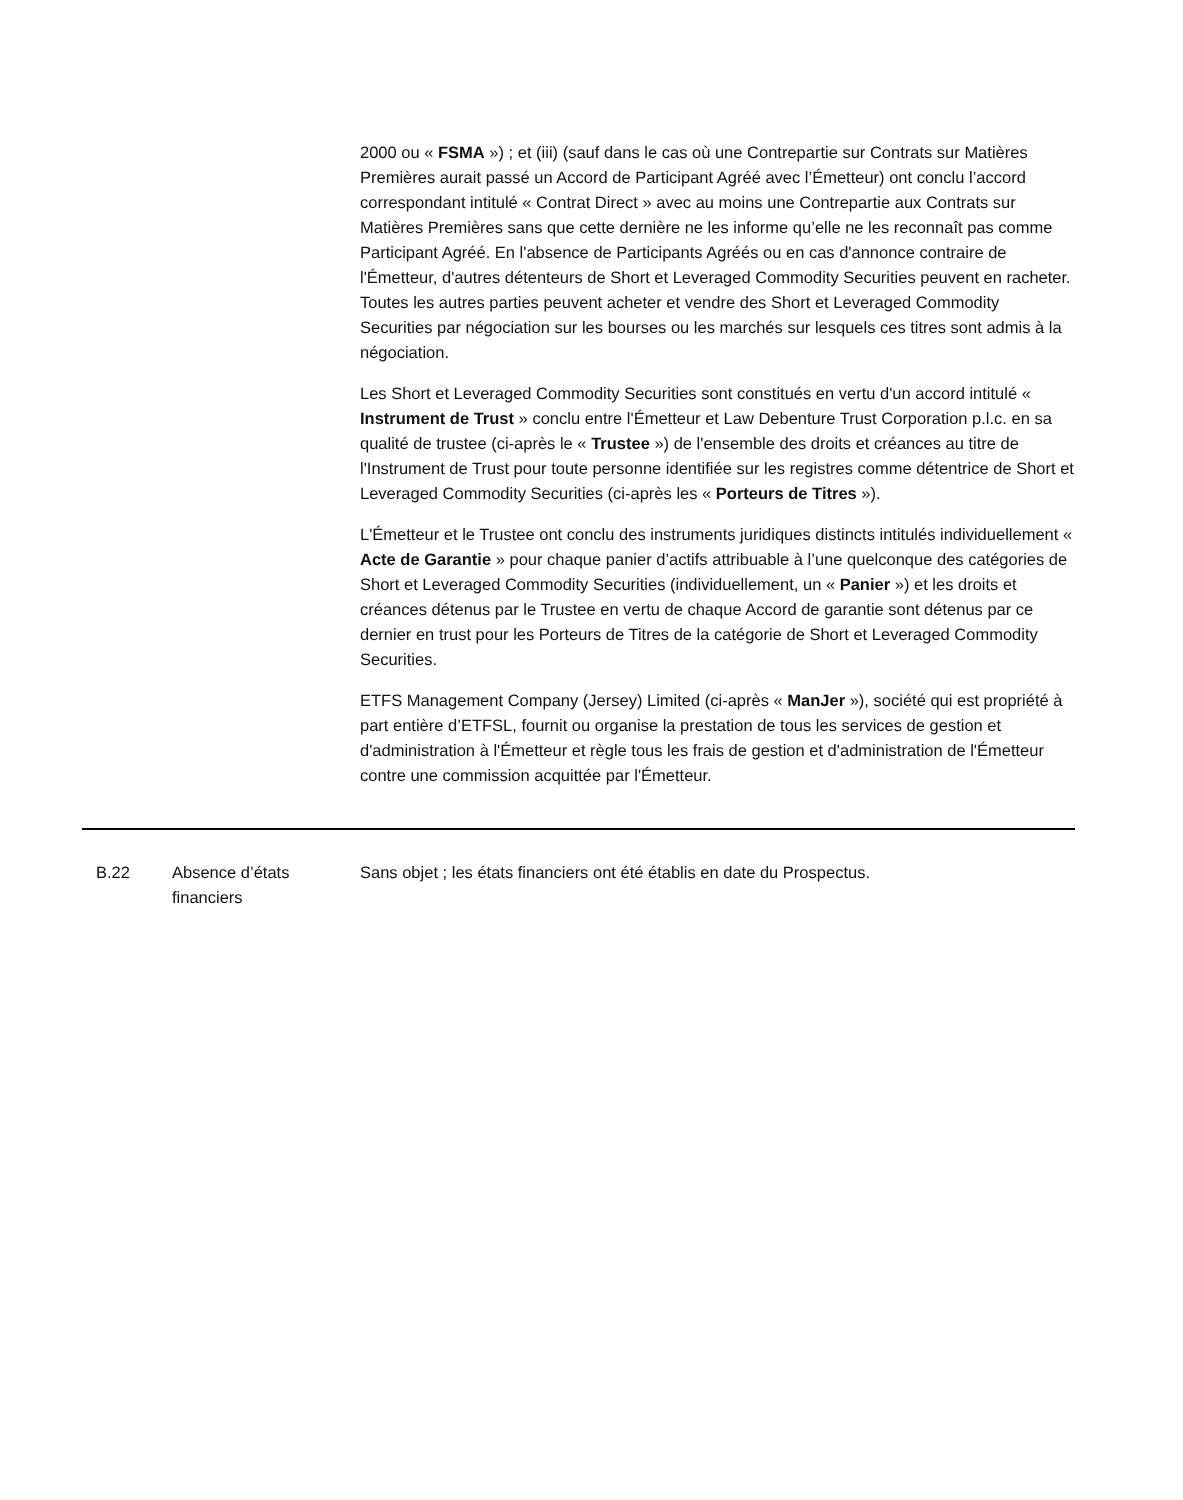2000 ou « FSMA ») ; et (iii) (sauf dans le cas où une Contrepartie sur Contrats sur Matières Premières aurait passé un Accord de Participant Agréé avec l’Émetteur) ont conclu l’accord correspondant intitulé « Contrat Direct » avec au moins une Contrepartie aux Contrats sur Matières Premières sans que cette dernière ne les informe qu’elle ne les reconnaît pas comme Participant Agréé. En l'absence de Participants Agréés ou en cas d'annonce contraire de l'Émetteur, d'autres détenteurs de Short et Leveraged Commodity Securities peuvent en racheter. Toutes les autres parties peuvent acheter et vendre des Short et Leveraged Commodity Securities par négociation sur les bourses ou les marchés sur lesquels ces titres sont admis à la négociation.
Les Short et Leveraged Commodity Securities sont constitués en vertu d'un accord intitulé « Instrument de Trust » conclu entre l'Émetteur et Law Debenture Trust Corporation p.l.c. en sa qualité de trustee (ci-après le « Trustee ») de l'ensemble des droits et créances au titre de l'Instrument de Trust pour toute personne identifiée sur les registres comme détentrice de Short et Leveraged Commodity Securities (ci-après les « Porteurs de Titres »).
L'Émetteur et le Trustee ont conclu des instruments juridiques distincts intitulés individuellement « Acte de Garantie » pour chaque panier d’actifs attribuable à l’une quelconque des catégories de Short et Leveraged Commodity Securities (individuellement, un « Panier ») et les droits et créances détenus par le Trustee en vertu de chaque Accord de garantie sont détenus par ce dernier en trust pour les Porteurs de Titres de la catégorie de Short et Leveraged Commodity Securities.
ETFS Management Company (Jersey) Limited (ci-après « ManJer »), société qui est propriété à part entière d’ETFSL, fournit ou organise la prestation de tous les services de gestion et d'administration à l'Émetteur et règle tous les frais de gestion et d'administration de l'Émetteur contre une commission acquittée par l'Émetteur.
| B.22 | Absence d’états financiers | Sans objet ; les états financiers ont été établis en date du Prospectus. |